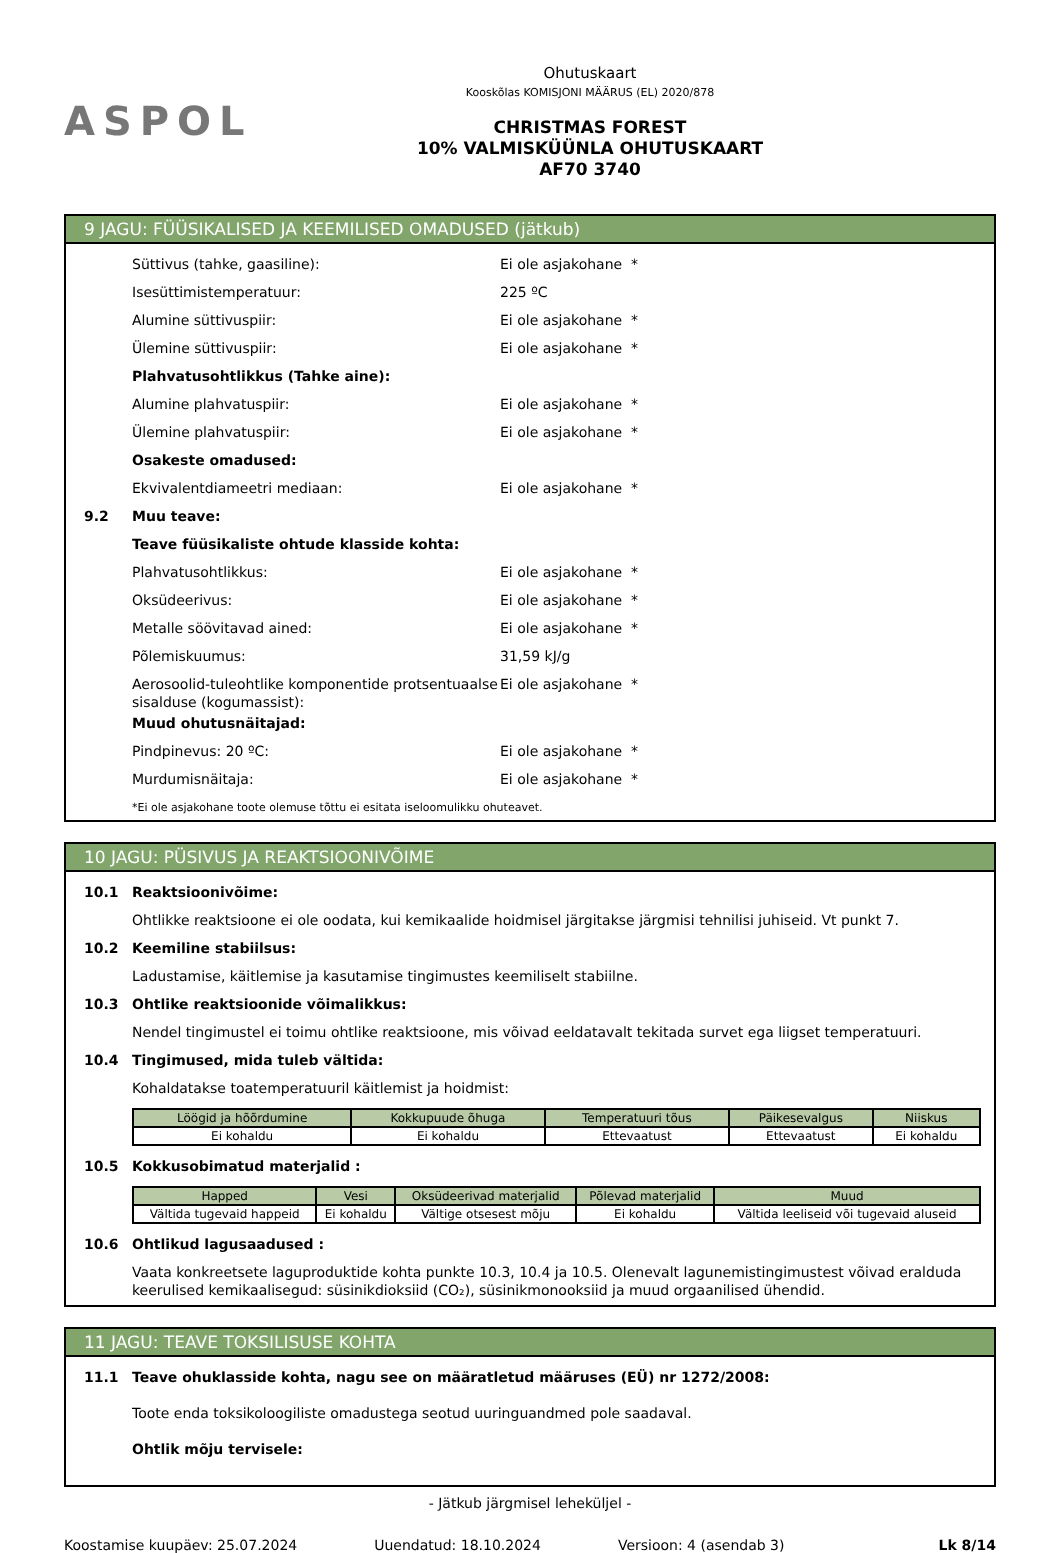ASPOL
Ohutuskaart
Kooskõlas KOMISJONI MÄÄRUS (EL) 2020/878
CHRISTMAS FOREST
10% VALMISKÜÜNLA OHUTUSKAART
AF70 3740
9 JAGU: FÜÜSIKALISED JA KEEMILISED OMADUSED (jätkub)
Süttivus (tahke, gaasiline): Ei ole asjakohane *
Isesüttimistemperatuur: 225 ºC
Alumine süttivuspiir: Ei ole asjakohane *
Ülemine süttivuspiir: Ei ole asjakohane *
Plahvatusohtlikkus (Tahke aine):
Alumine plahvatuspiir: Ei ole asjakohane *
Ülemine plahvatuspiir: Ei ole asjakohane *
Osakeste omadused:
Ekvivalentdiameetri mediaan: Ei ole asjakohane *
9.2 Muu teave:
Teave füüsikaliste ohtude klasside kohta:
Plahvatusohtlikkus: Ei ole asjakohane *
Oksüdeerivus: Ei ole asjakohane *
Metalle söövitavad ained: Ei ole asjakohane *
Põlemiskuumus: 31,59 kJ/g
Aerosoolid-tuleohtlike komponentide protsentuaalse sisalduse (kogumassist): Ei ole asjakohane *
Muud ohutusnäitajad:
Pindpinevus: 20 ºC: Ei ole asjakohane *
Murdumisnäitaja: Ei ole asjakohane *
*Ei ole asjakohane toote olemuse tõttu ei esitata iseloomulikku ohuteavet.
10 JAGU: PÜSIVUS JA REAKTSIOONIVÕIME
10.1 Reaktsioonivõime:
Ohtlikke reaktsioone ei ole oodata, kui kemikaalide hoidmisel järgitakse järgmisi tehnilisi juhiseid. Vt punkt 7.
10.2 Keemiline stabiilsus:
Ladustamise, käitlemise ja kasutamise tingimustes keemiliselt stabiilne.
10.3 Ohtlike reaktsioonide võimalikkus:
Nendel tingimustel ei toimu ohtlike reaktsioone, mis võivad eeldatavalt tekitada survet ega liigset temperatuuri.
10.4 Tingimused, mida tuleb vältida:
Kohaldatakse toatemperatuuril käitlemist ja hoidmist:
| Löögid ja hõõrdumine | Kokkupuude õhuga | Temperatuuri tõus | Päikesevalgus | Niiskus |
| --- | --- | --- | --- | --- |
| Ei kohaldu | Ei kohaldu | Ettevaatust | Ettevaatust | Ei kohaldu |
10.5 Kokkusobimatud materjalid :
| Happed | Vesi | Oksüdeerivad materjalid | Põlevad materjalid | Muud |
| --- | --- | --- | --- | --- |
| Vältida tugevaid happeid | Ei kohaldu | Vältige otsesest mõju | Ei kohaldu | Vältida leeliseid või tugevaid aluseid |
10.6 Ohtlikud lagusaadused :
Vaata konkreetsete laguproduktide kohta punkte 10.3, 10.4 ja 10.5. Olenevalt lagunemistingimustest võivad eralduda keerulised kemikaalisegud: süsinikdioksiid (CO₂), süsinikmonooksiid ja muud orgaanilised ühendid.
11 JAGU: TEAVE TOKSILISUSE KOHTA
11.1 Teave ohuklasside kohta, nagu see on määratletud määruses (EÜ) nr 1272/2008:
Toote enda toksikoloogiliste omadustega seotud uuringuandmed pole saadaval.
Ohtlik mõju tervisele:
- Jätkub järgmisel leheküljel -
Koostamise kuupäev: 25.07.2024 Uuendatud: 18.10.2024 Versioon: 4 (asendab 3) Lk 8/14